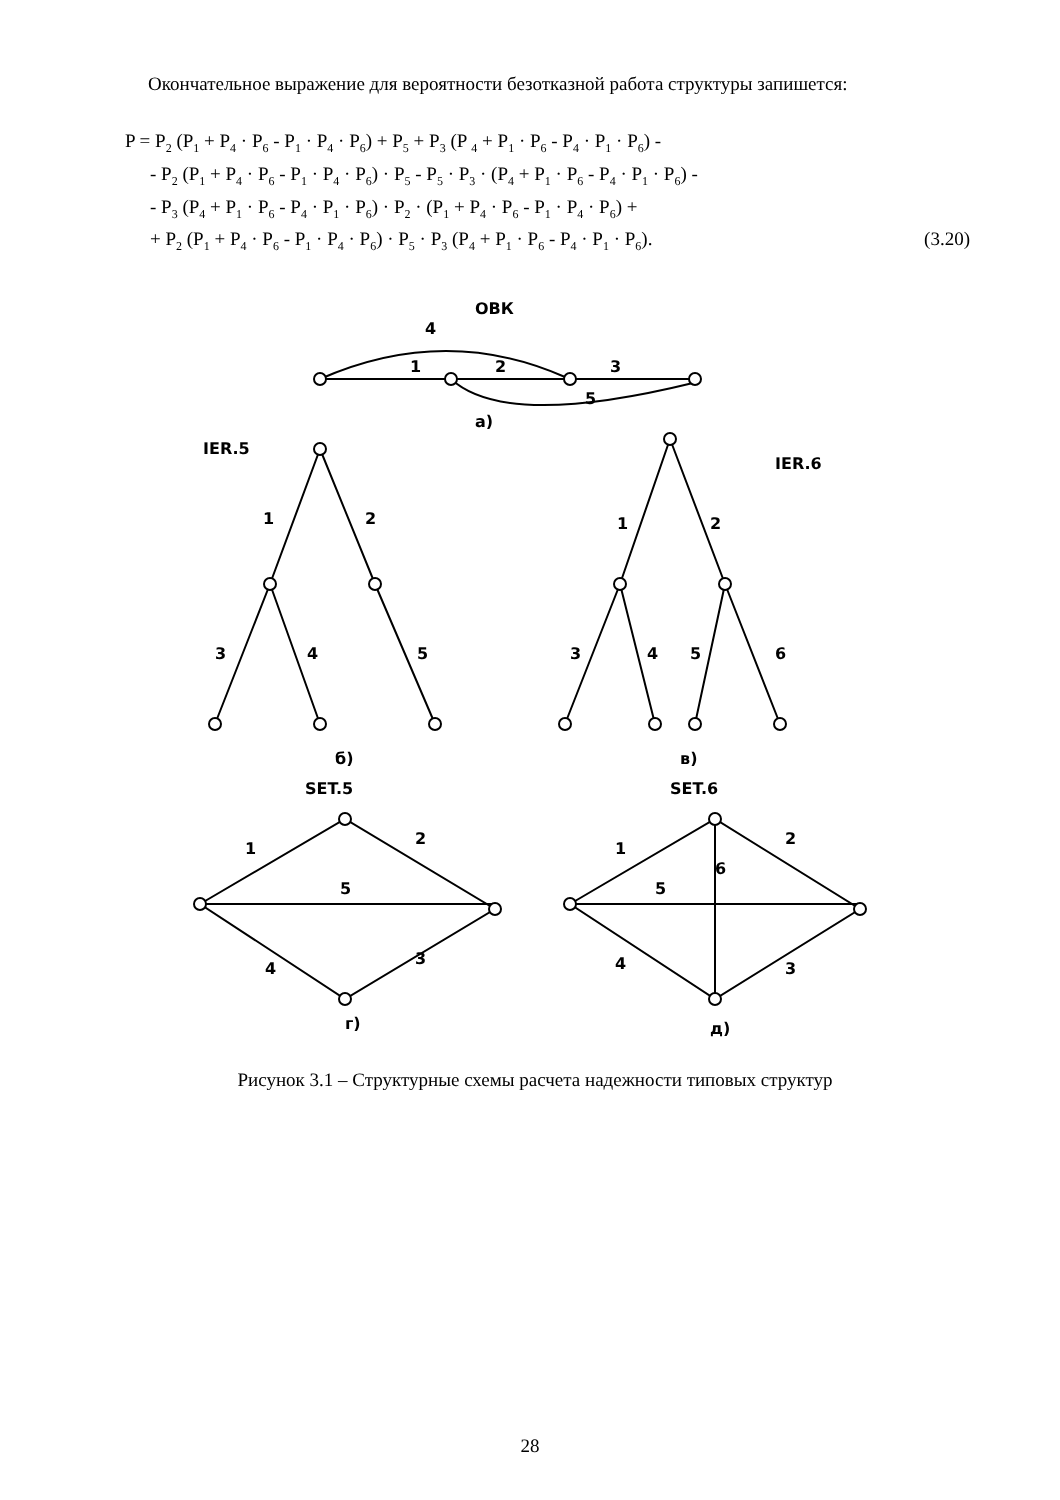Окончательное выражение для вероятности безотказной работа структуры запишется:
P = P<sub>2</sub> (P<sub>1</sub> + P<sub>4</sub> · P<sub>6</sub> - P<sub>1</sub> · P<sub>4</sub> · P<sub>6</sub>) + P<sub>5</sub> + P<sub>3</sub> (P <sub>4</sub> + P<sub>1</sub> · P<sub>6</sub> - P<sub>4</sub> · P<sub>1</sub> · P<sub>6</sub>) -
- P<sub>2</sub> (P<sub>1</sub> + P<sub>4</sub> · P<sub>6</sub> - P<sub>1</sub> · P<sub>4</sub> · P<sub>6</sub>) · P<sub>5</sub> - P<sub>5</sub> · P<sub>3</sub> · (P<sub>4</sub> + P<sub>1</sub> · P<sub>6</sub> - P<sub>4</sub> · P<sub>1</sub> · P<sub>6</sub>) -
- P<sub>3</sub> (P<sub>4</sub> + P<sub>1</sub> · P<sub>6</sub> - P<sub>4</sub> · P<sub>1</sub> · P<sub>6</sub>) · P<sub>2</sub> · (P<sub>1</sub> + P<sub>4</sub> · P<sub>6</sub> - P<sub>1</sub> · P<sub>4</sub> · P<sub>6</sub>) +
+ P<sub>2</sub> (P<sub>1</sub> + P<sub>4</sub> · P<sub>6</sub> - P<sub>1</sub> · P<sub>4</sub> · P<sub>6</sub>) · P<sub>5</sub> · P<sub>3</sub> (P<sub>4</sub> + P<sub>1</sub> · P<sub>6</sub> - P<sub>4</sub> · P<sub>1</sub> · P<sub>6</sub>). (3.20)
ОВК
4
1
2
3
5
а)
IER.5
IER.6
1
2
3
4
5
1
2
3
4
5
6
б)
в)
SET.5
SET.6
1
2
5
4
3
г)
1
2
6
5
4
3
д)
Рисунок 3.1 – Структурные схемы расчета надежности типовых структур
28